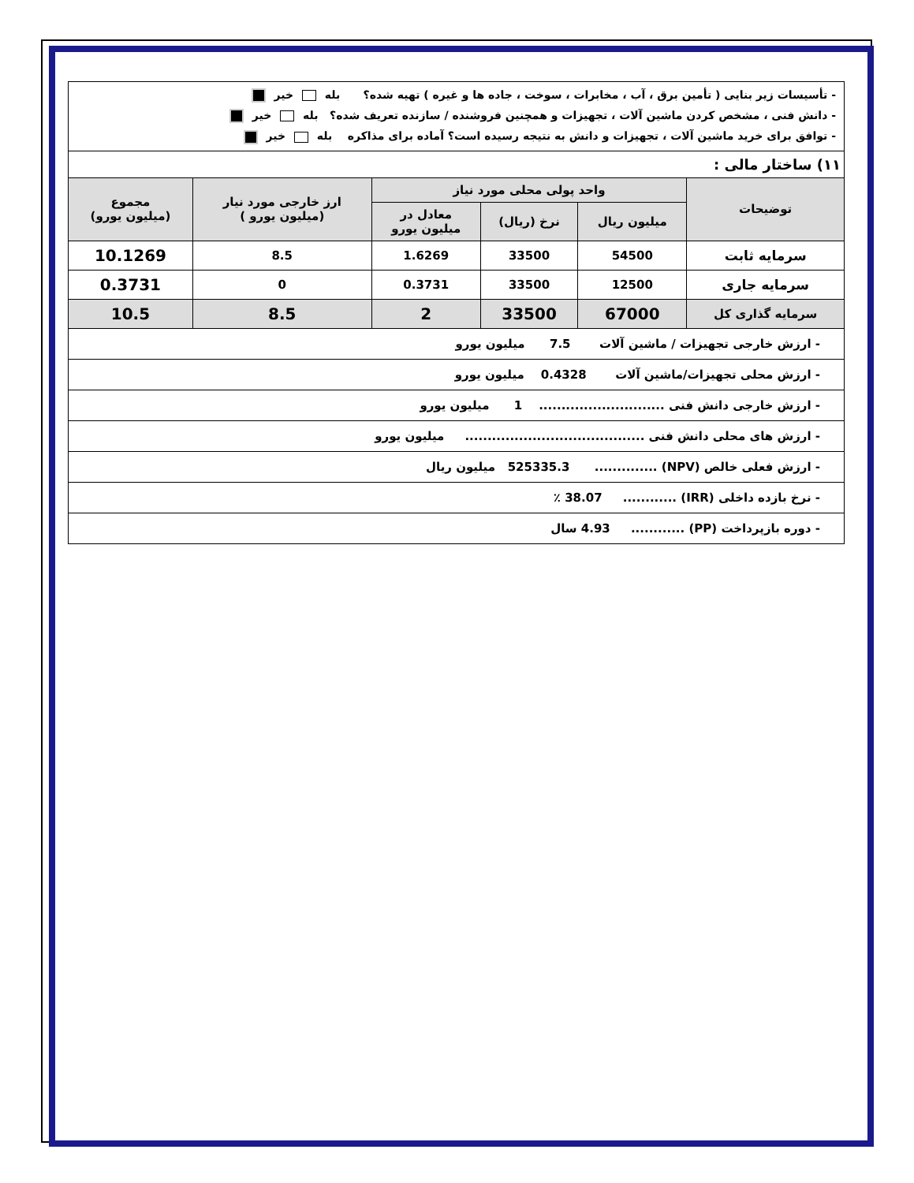| - تأسیسات زیر بنایی ( تأمین برق ، آب ، مخابرات ، سوخت ، جاده ها و غیره ) تهیه شده؟ بله خیر - دانش فنی ، مشخص کردن ماشین آلات ، تجهیزات و همچنین فروشنده / سازنده تعریف شده؟ بله خیر - توافق برای خرید ماشین آلات ، تجهیزات و دانش به نتیجه رسیده است؟ آماده برای مذاکره بله خیر | | | | | |
| ۱۱) ساختار مالی : | | | | | |
| توضیحات | واحد پولی محلی مورد نیاز | | | ارز خارجی مورد نیار (میلیون یورو ) | مجموع (میلیون یورو) |
| | میلیون ریال | نرخ (ریال) | معادل در میلیون یورو | | |
| سرمایه ثابت | 54500 | 33500 | 1.6269 | 8.5 | 10.1269 |
| سرمایه جاری | 12500 | 33500 | 0.3731 | 0 | 0.3731 |
| سرمایه گذاری کل | 67000 | 33500 | 2 | 8.5 | 10.5 |
| - ارزش خارجی تجهیزات / ماشین آلات 7.5 میلیون یورو | | | | | |
| - ارزش محلی تجهیزات/ماشین آلات 0.4328 میلیون یورو | | | | | |
| - ارزش خارجی دانش فنی ............................ 1 میلیون یورو | | | | | |
| - ارزش های محلی دانش فنی ........................................ میلیون یورو | | | | | |
| - ارزش فعلی خالص (NPV) .............. 525335.3 میلیون ریال | | | | | |
| - نرخ بازده داخلی (IRR) ............ 38.07 ٪ | | | | | |
| - دوره بازپرداخت (PP) ............ 4.93 سال | | | | | |